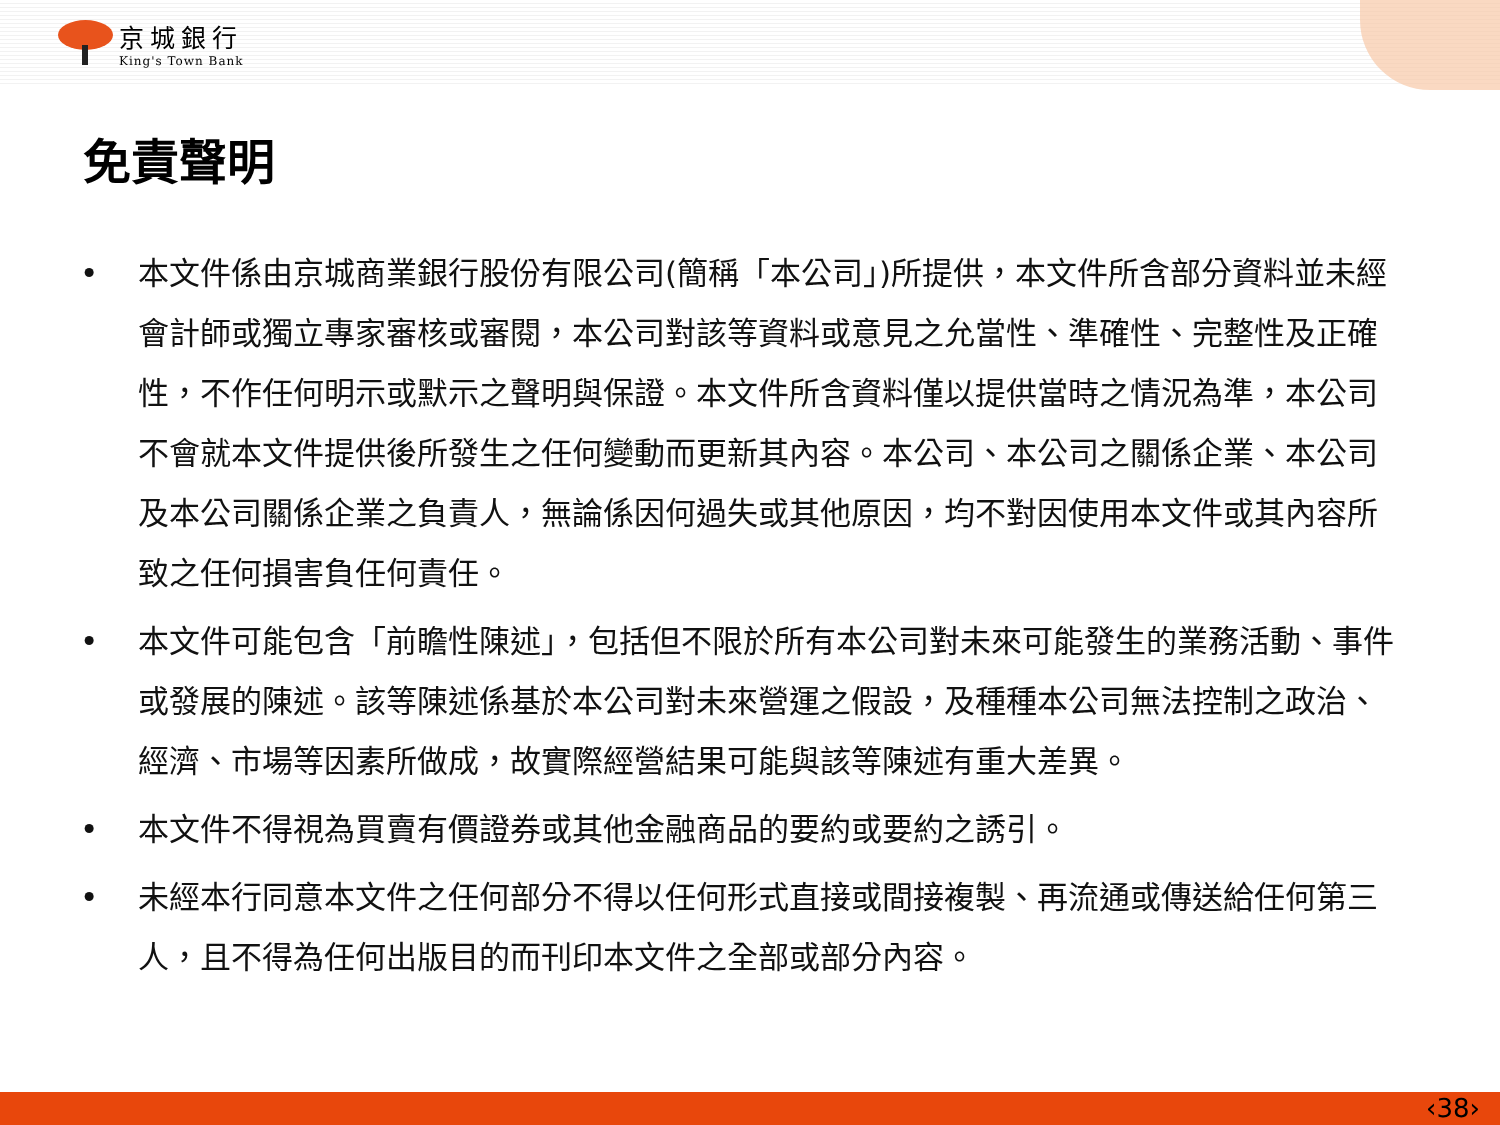京城銀行
King's Town Bank
免責聲明
• 本文件係由京城商業銀行股份有限公司(簡稱「本公司」)所提供，本文件所含部分資料並未經會計師或獨立專家審核或審閱，本公司對該等資料或意見之允當性、準確性、完整性及正確性，不作任何明示或默示之聲明與保證。本文件所含資料僅以提供當時之情況為準，本公司不會就本文件提供後所發生之任何變動而更新其內容。本公司、本公司之關係企業、本公司及本公司關係企業之負責人，無論係因何過失或其他原因，均不對因使用本文件或其內容所致之任何損害負任何責任。
• 本文件可能包含「前瞻性陳述」，包括但不限於所有本公司對未來可能發生的業務活動、事件或發展的陳述。該等陳述係基於本公司對未來營運之假設，及種種本公司無法控制之政治、經濟、市場等因素所做成，故實際經營結果可能與該等陳述有重大差異。
• 本文件不得視為買賣有價證券或其他金融商品的要約或要約之誘引。
• 未經本行同意本文件之任何部分不得以任何形式直接或間接複製、再流通或傳送給任何第三人，且不得為任何出版目的而刊印本文件之全部或部分內容。
‹38›